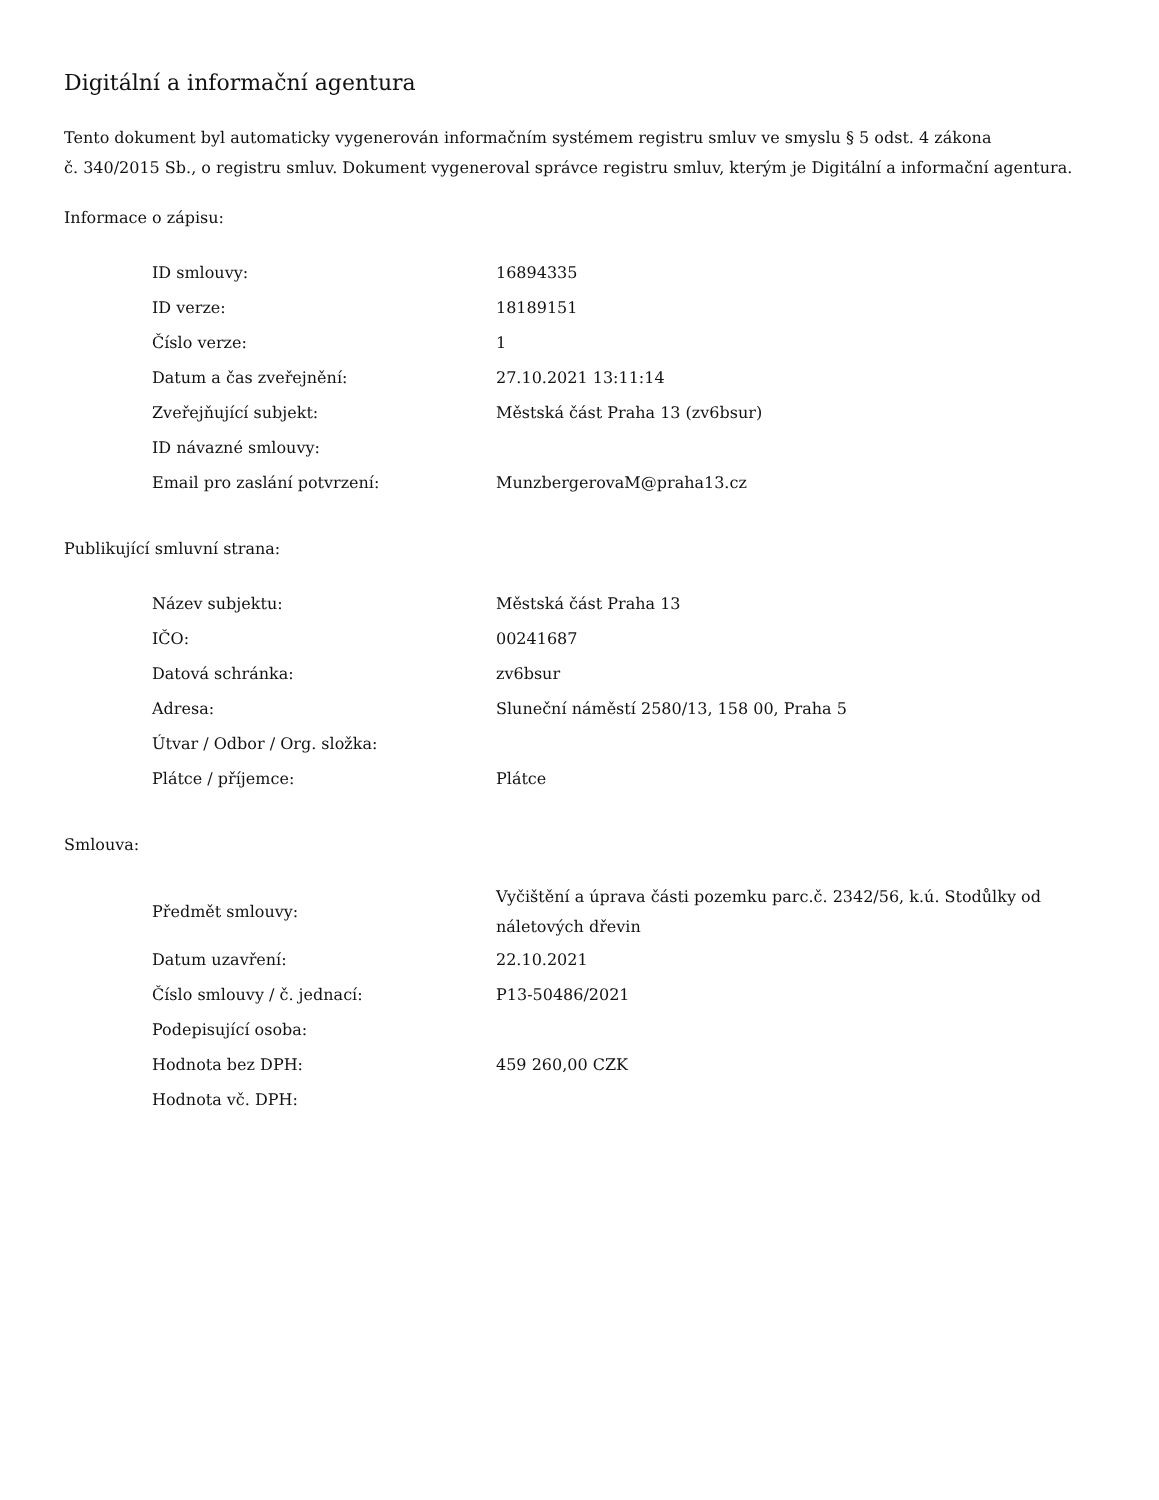Digitální a informační agentura
Tento dokument byl automaticky vygenerován informačním systémem registru smluv ve smyslu § 5 odst. 4 zákona
č. 340/2015 Sb., o registru smluv. Dokument vygeneroval správce registru smluv, kterým je Digitální a informační agentura.
Informace o zápisu:
| ID smlouvy: | 16894335 |
| ID verze: | 18189151 |
| Číslo verze: | 1 |
| Datum a čas zveřejnění: | 27.10.2021 13:11:14 |
| Zveřejňující subjekt: | Městská část Praha 13 (zv6bsur) |
| ID návazné smlouvy: | |
| Email pro zaslání potvrzení: | MunzbergerovaM@praha13.cz |
Publikující smluvní strana:
| Název subjektu: | Městská část Praha 13 |
| IČO: | 00241687 |
| Datová schránka: | zv6bsur |
| Adresa: | Sluneční náměstí 2580/13, 158 00, Praha 5 |
| Útvar / Odbor / Org. složka: | |
| Plátce / příjemce: | Plátce |
Smlouva:
| Předmět smlouvy: | Vyčištění a úprava části pozemku parc.č. 2342/56, k.ú. Stodůlky od náletových dřevin |
| Datum uzavření: | 22.10.2021 |
| Číslo smlouvy / č. jednací: | P13-50486/2021 |
| Podepisující osoba: | |
| Hodnota bez DPH: | 459 260,00 CZK |
| Hodnota vč. DPH: | |